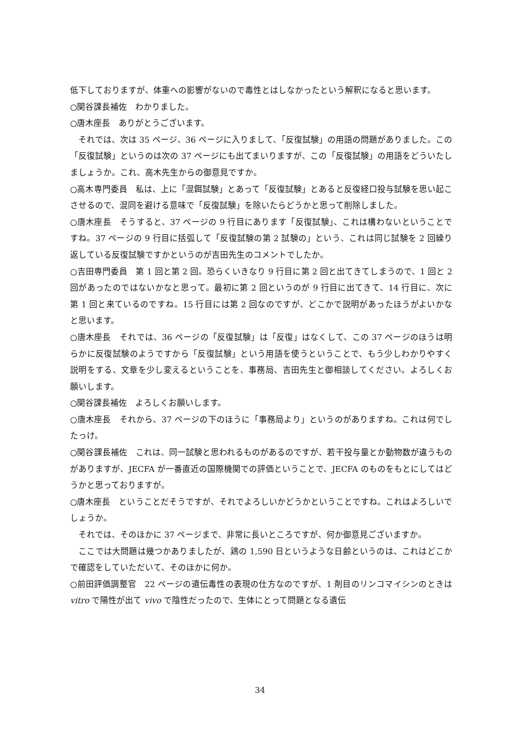低下しておりますが、体重への影響がないので毒性とはしなかったという解釈になると思います。
○関谷課長補佐　わかりました。
○唐木座長　ありがとうございます。
　それでは、次は 35 ページ、36 ページに入りまして、「反復試験」の用語の問題がありました。この「反復試験」というのは次の 37 ページにも出てまいりますが、この「反復試験」の用語をどういたしましょうか。これ、高木先生からの御意見ですか。
○高木専門委員　私は、上に「混餌試験」とあって「反復試験」とあると反復経口投与試験を思い起こさせるので、混同を避ける意味で「反復試験」を除いたらどうかと思って削除しました。
○唐木座長　そうすると、37 ページの 9 行目にあります「反復試験」、これは構わないということですね。37 ページの 9 行目に括弧して「反復試験の第 2 試験の」という、これは同じ試験を 2 回繰り返している反復試験ですかというのが吉田先生のコメントでしたか。
○吉田専門委員　第 1 回と第 2 回。恐らくいきなり 9 行目に第 2 回と出てきてしまうので、1 回と 2 回があったのではないかなと思って。最初に第 2 回というのが 9 行目に出てきて、14 行目に、次に第 1 回と来ているのですね。15 行目には第 2 回なのですが、どこかで説明があったほうがよいかなと思います。
○唐木座長　それでは、36 ページの「反復試験」は「反復」はなくして、この 37 ページのほうは明らかに反復試験のようですから「反復試験」という用語を使うということで、もう少しわかりやすく説明をする、文章を少し変えるということを、事務局、吉田先生と御相談してください。よろしくお願いします。
○関谷課長補佐　よろしくお願いします。
○唐木座長　それから、37 ページの下のほうに「事務局より」というのがありますね。これは何でしたっけ。
○関谷課長補佐　これは、同一試験と思われるものがあるのですが、若干投与量とか動物数が違うものがありますが、JECFA が一番直近の国際機関での評価ということで、JECFA のものをもとにしてはどうかと思っておりますが。
○唐木座長　ということだそうですが、それでよろしいかどうかということですね。これはよろしいでしょうか。
　それでは、そのほかに 37 ページまで、非常に長いところですが、何か御意見ございますか。
　ここでは大問題は幾つかありましたが、鶏の 1,590 日というような日齢というのは、これはどこかで確認をしていただいて、そのほかに何か。
○前田評価調整官　22 ページの遺伝毒性の表現の仕方なのですが、1 剤目のリンコマイシンのときは vitro で陽性が出て vivo で陰性だったので、生体にとって問題となる遺伝
34